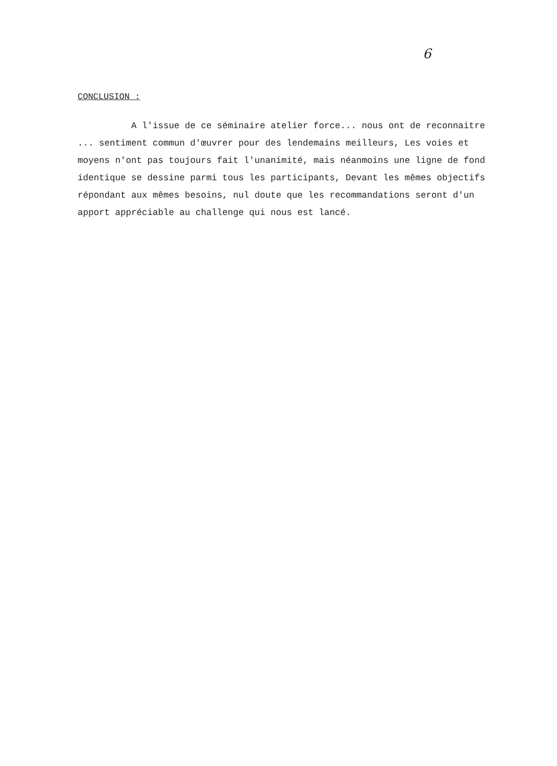6
CONCLUSION :
A l'issue de ce séminaire atelier force... nous ont de reconnaitre ... sentiment commun d'œuvrer pour des lendemains meilleurs, Les voies et moyens n'ont pas toujours fait l'unanimité, mais néanmoins une ligne de fond identique se dessine parmi tous les participants, Devant les mêmes objectifs répondant aux mêmes besoins, nul doute que les recommandations seront d'un apport appréciable au challenge qui nous est lancé.